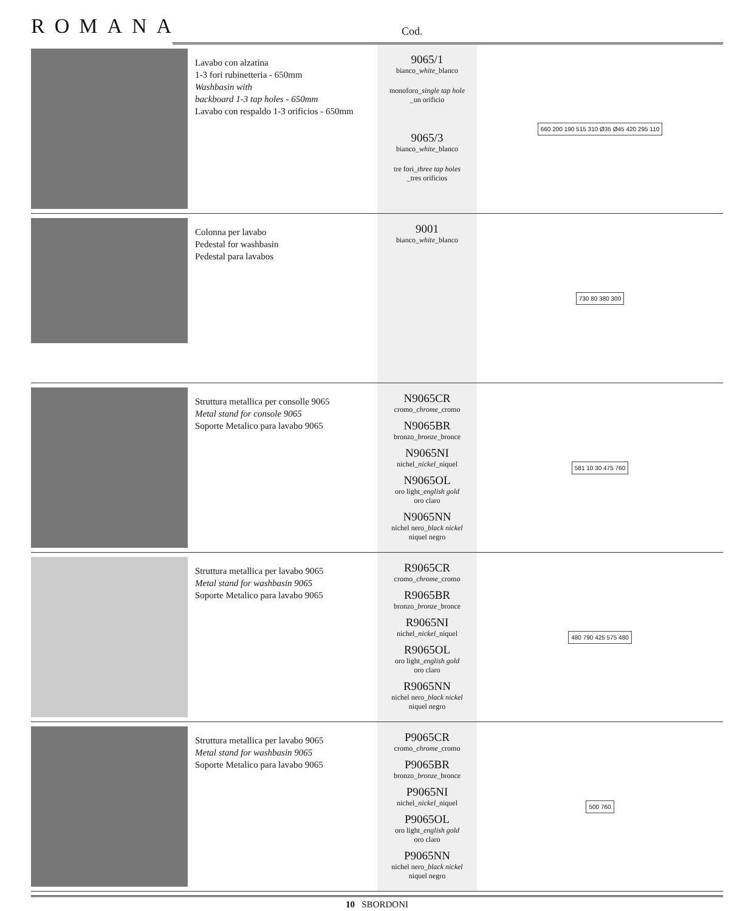ROMANA
Cod.
| | Lavabo con alzatina 1-3 fori rubinetteria - 650mm Washbasin with backboard 1-3 tap holes - 650mm Lavabo con respaldo 1-3 orificios - 650mm | 9065/1 bianco_ white _blanco monoforo_ single tap hole _un orificio 9065/3 bianco_ white _blanco tre fori_ three tap holes _tres orificios | 660 200 190 515 310 Ø35 Ø45 420 295 110 |
| | Colonna per lavabo Pedestal for washbasin Pedestal para lavabos | 9001 bianco_ white _blanco | 730 80 380 300 |
| | Struttura metallica per consolle 9065 Metal stand for console 9065 Soporte Metalico para lavabo 9065 | N9065CR cromo_ chrome _cromo N9065BR bronzo_ bronze _bronce N9065NI nichel_ nickel _niquel N9065OL oro light_ english gold oro claro N9065NN nichel nero_ black nickel niquel negro | 581 10 30 475 760 |
| | Struttura metallica per lavabo 9065 Metal stand for washbasin 9065 Soporte Metalico para lavabo 9065 | R9065CR cromo_ chrome _cromo R9065BR bronzo_ bronze _bronce R9065NI nichel_ nickel _niquel R9065OL oro light_ english gold oro claro R9065NN nichel nero_ black nickel niquel negro | 480 790 425 575 480 |
| | Struttura metallica per lavabo 9065 Metal stand for washbasin 9065 Soporte Metalico para lavabo 9065 | P9065CR cromo_ chrome _cromo P9065BR bronzo_ bronze _bronce P9065NI nichel_ nickel _niquel P9065OL oro light_ english gold oro claro P9065NN nichel nero_ black nickel niquel negro | 500 760 |
10 SBORDONI